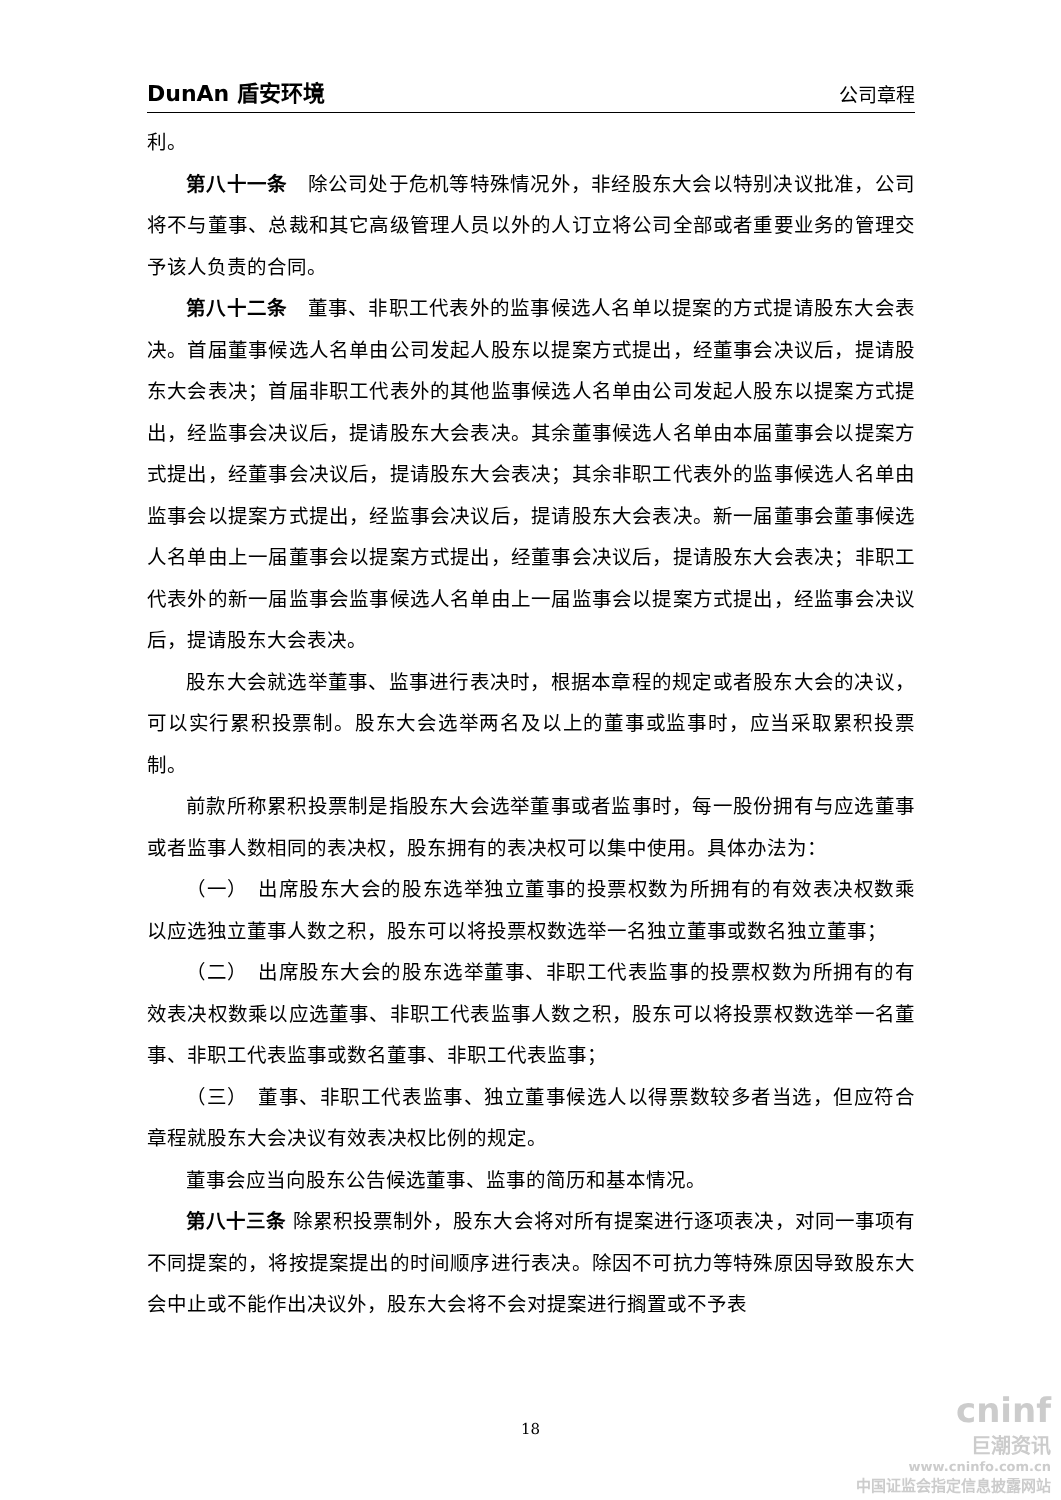DunAn 盾安环境 公司章程
利。
第八十一条　除公司处于危机等特殊情况外，非经股东大会以特别决议批准，公司将不与董事、总裁和其它高级管理人员以外的人订立将公司全部或者重要业务的管理交予该人负责的合同。
第八十二条　董事、非职工代表外的监事候选人名单以提案的方式提请股东大会表决。首届董事候选人名单由公司发起人股东以提案方式提出，经董事会决议后，提请股东大会表决；首届非职工代表外的其他监事候选人名单由公司发起人股东以提案方式提出，经监事会决议后，提请股东大会表决。其余董事候选人名单由本届董事会以提案方式提出，经董事会决议后，提请股东大会表决；其余非职工代表外的监事候选人名单由监事会以提案方式提出，经监事会决议后，提请股东大会表决。新一届董事会董事候选人名单由上一届董事会以提案方式提出，经董事会决议后，提请股东大会表决；非职工代表外的新一届监事会监事候选人名单由上一届监事会以提案方式提出，经监事会决议后，提请股东大会表决。
股东大会就选举董事、监事进行表决时，根据本章程的规定或者股东大会的决议，可以实行累积投票制。股东大会选举两名及以上的董事或监事时，应当采取累积投票制。
前款所称累积投票制是指股东大会选举董事或者监事时，每一股份拥有与应选董事或者监事人数相同的表决权，股东拥有的表决权可以集中使用。具体办法为：
（一）　出席股东大会的股东选举独立董事的投票权数为所拥有的有效表决权数乘以应选独立董事人数之积，股东可以将投票权数选举一名独立董事或数名独立董事；
（二）　出席股东大会的股东选举董事、非职工代表监事的投票权数为所拥有的有效表决权数乘以应选董事、非职工代表监事人数之积，股东可以将投票权数选举一名董事、非职工代表监事或数名董事、非职工代表监事；
（三）　董事、非职工代表监事、独立董事候选人以得票数较多者当选，但应符合章程就股东大会决议有效表决权比例的规定。
董事会应当向股东公告候选董事、监事的简历和基本情况。
第八十三条 除累积投票制外，股东大会将对所有提案进行逐项表决，对同一事项有不同提案的，将按提案提出的时间顺序进行表决。除因不可抗力等特殊原因导致股东大会中止或不能作出决议外，股东大会将不会对提案进行搁置或不予表
18
cninf
巨潮资讯
www.cninfo.com.cn
中国证监会指定信息披露网站